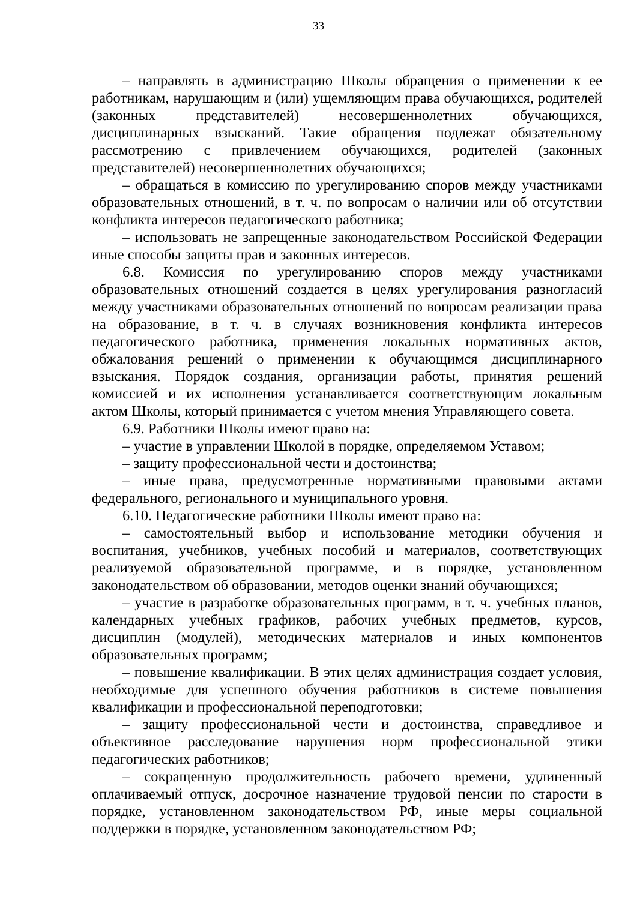33
– направлять в администрацию Школы обращения о применении к ее работникам, нарушающим и (или) ущемляющим права обучающихся, родителей (законных представителей) несовершеннолетних обучающихся, дисциплинарных взысканий. Такие обращения подлежат обязательному рассмотрению с привлечением обучающихся, родителей (законных представителей) несовершеннолетних обучающихся;
– обращаться в комиссию по урегулированию споров между участниками образовательных отношений, в т. ч. по вопросам о наличии или об отсутствии конфликта интересов педагогического работника;
– использовать не запрещенные законодательством Российской Федерации иные способы защиты прав и законных интересов.
6.8. Комиссия по урегулированию споров между участниками образовательных отношений создается в целях урегулирования разногласий между участниками образовательных отношений по вопросам реализации права на образование, в т. ч. в случаях возникновения конфликта интересов педагогического работника, применения локальных нормативных актов, обжалования решений о применении к обучающимся дисциплинарного взыскания. Порядок создания, организации работы, принятия решений комиссией и их исполнения устанавливается соответствующим локальным актом Школы, который принимается с учетом мнения Управляющего совета.
6.9. Работники Школы имеют право на:
– участие в управлении Школой в порядке, определяемом Уставом;
– защиту профессиональной чести и достоинства;
– иные права, предусмотренные нормативными правовыми актами федерального, регионального и муниципального уровня.
6.10. Педагогические работники Школы имеют право на:
– самостоятельный выбор и использование методики обучения и воспитания, учебников, учебных пособий и материалов, соответствующих реализуемой образовательной программе, и в порядке, установленном законодательством об образовании, методов оценки знаний обучающихся;
– участие в разработке образовательных программ, в т. ч. учебных планов, календарных учебных графиков, рабочих учебных предметов, курсов, дисциплин (модулей), методических материалов и иных компонентов образовательных программ;
– повышение квалификации. В этих целях администрация создает условия, необходимые для успешного обучения работников в системе повышения квалификации и профессиональной переподготовки;
– защиту профессиональной чести и достоинства, справедливое и объективное расследование нарушения норм профессиональной этики педагогических работников;
– сокращенную продолжительность рабочего времени, удлиненный оплачиваемый отпуск, досрочное назначение трудовой пенсии по старости в порядке, установленном законодательством РФ, иные меры социальной поддержки в порядке, установленном законодательством РФ;